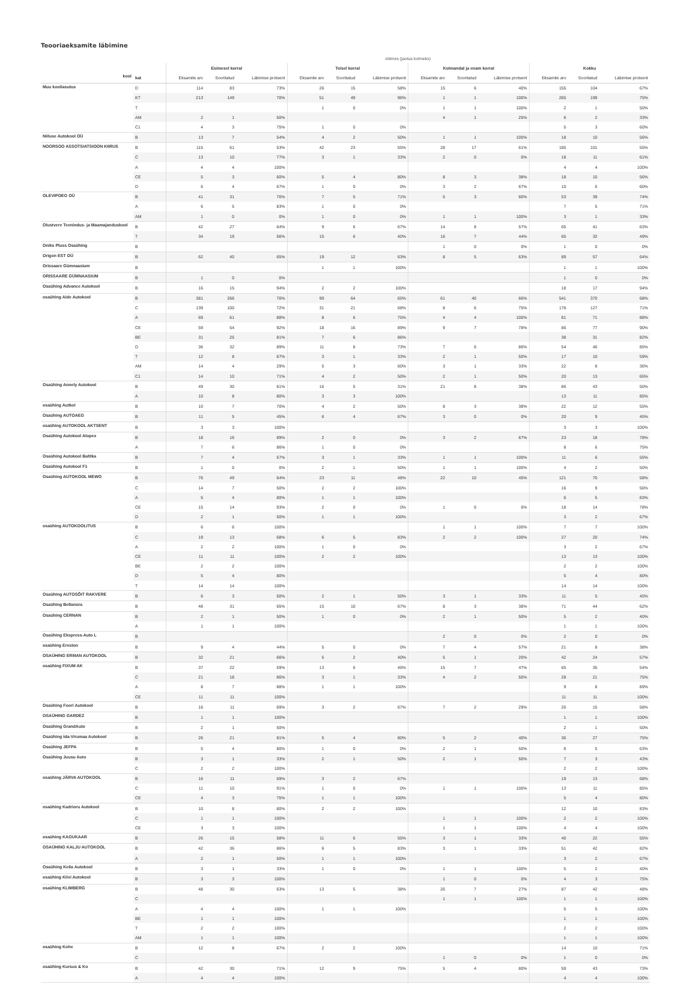Teooriaeksamite läbimine
| | | mitmes (jaotus kolmeks) | | | | | | | | | | | |
| --- | --- | --- | --- | --- | --- | --- | --- | --- | --- | --- | --- | --- | --- |
| | | Esimesel korral | | | Teisel korral | | | Kolmandal ja enam korral | | | Kokku | | |
| kool | kat | Eksamite arv | Sooritatud | Läbimise protsent | Eksamite arv | Sooritatud | Läbimise protsent | Eksamite arv | Sooritatud | Läbimise protsent | Eksamite arv | Sooritatud | Läbimise protsent |
| Muu kooliasutus | D | 114 | 83 | 73% | 26 | 15 | 58% | 15 | 6 | 40% | 155 | 104 | 67% |
| | KT | 213 | 149 | 70% | 51 | 49 | 96% | 1 | 1 | 100% | 265 | 199 | 75% |
| | T | | | | 1 | 0 | 0% | 1 | 1 | 100% | 2 | 1 | 50% |
| | AM | 2 | 1 | 50% | | | | 4 | 1 | 25% | 6 | 2 | 33% |
| | C1 | 4 | 3 | 75% | 1 | 0 | 0% | | | | 5 | 3 | 60% |
| Niiluse Autokool OÜ | B | 13 | 7 | 54% | 4 | 2 | 50% | 1 | 1 | 100% | 18 | 10 | 56% |
| NOORSOO ASSOTSIATSIOON KIIRUS | B | 115 | 61 | 53% | 42 | 23 | 55% | 28 | 17 | 61% | 185 | 101 | 55% |
| | C | 13 | 10 | 77% | 3 | 1 | 33% | 2 | 0 | 0% | 18 | 11 | 61% |
| | A | 4 | 4 | 100% | | | | | | | 4 | 4 | 100% |
| | CE | 5 | 3 | 60% | 5 | 4 | 80% | 8 | 3 | 38% | 18 | 10 | 56% |
| | D | 6 | 4 | 67% | 1 | 0 | 0% | 3 | 2 | 67% | 10 | 6 | 60% |
| OLEVIPOEG OÜ | B | 41 | 31 | 76% | 7 | 5 | 71% | 5 | 3 | 60% | 53 | 39 | 74% |
| | A | 6 | 5 | 83% | 1 | 0 | 0% | | | | 7 | 5 | 71% |
| | AM | 1 | 0 | 0% | 1 | 0 | 0% | 1 | 1 | 100% | 3 | 1 | 33% |
| Olustvere Teenindus- ja Maamajanduskool | B | 42 | 27 | 64% | 9 | 6 | 67% | 14 | 8 | 57% | 65 | 41 | 63% |
| | T | 34 | 19 | 56% | 15 | 6 | 40% | 16 | 7 | 44% | 65 | 32 | 49% |
| Oniks Pluss Osaühing | B | | | | | | | 1 | 0 | 0% | 1 | 0 | 0% |
| Origon EST OÜ | B | 62 | 40 | 65% | 19 | 12 | 63% | 8 | 5 | 63% | 89 | 57 | 64% |
| Orissaare Gümnaasium | B | | | | 1 | 1 | 100% | | | | 1 | 1 | 100% |
| ORISSAARE GÜMNAASIUM | B | 1 | 0 | 0% | | | | | | | 1 | 0 | 0% |
| Osaühing Advance Autokool | B | 16 | 15 | 94% | 2 | 2 | 100% | | | | 18 | 17 | 94% |
| osaühing Aide Autokool | B | 381 | 266 | 70% | 99 | 64 | 65% | 61 | 40 | 66% | 541 | 370 | 68% |
| | C | 139 | 100 | 72% | 31 | 21 | 68% | 8 | 6 | 75% | 178 | 127 | 71% |
| | A | 69 | 61 | 88% | 8 | 6 | 75% | 4 | 4 | 100% | 81 | 71 | 88% |
| | CE | 59 | 54 | 92% | 18 | 16 | 89% | 9 | 7 | 78% | 86 | 77 | 90% |
| | BE | 31 | 25 | 81% | 7 | 6 | 86% | | | | 38 | 31 | 82% |
| | D | 36 | 32 | 89% | 11 | 8 | 73% | 7 | 6 | 86% | 54 | 46 | 85% |
| | T | 12 | 8 | 67% | 3 | 1 | 33% | 2 | 1 | 50% | 17 | 10 | 59% |
| | AM | 14 | 4 | 29% | 5 | 3 | 60% | 3 | 1 | 33% | 22 | 8 | 36% |
| | C1 | 14 | 10 | 71% | 4 | 2 | 50% | 2 | 1 | 50% | 20 | 13 | 65% |
| Osaühing Annely Autokool | B | 49 | 30 | 61% | 16 | 5 | 31% | 21 | 8 | 38% | 86 | 43 | 50% |
| | A | 10 | 8 | 80% | 3 | 3 | 100% | | | | 13 | 11 | 85% |
| osaühing Autkol | B | 10 | 7 | 70% | 4 | 2 | 50% | 8 | 3 | 38% | 22 | 12 | 55% |
| Osaühing AUTOAEG | B | 11 | 5 | 45% | 6 | 4 | 67% | 3 | 0 | 0% | 20 | 9 | 45% |
| osaühing AUTOKOOL AKTSENT | B | 3 | 3 | 100% | | | | | | | 3 | 3 | 100% |
| Osaühing Autokool Alopex | B | 18 | 16 | 89% | 2 | 0 | 0% | 3 | 2 | 67% | 23 | 18 | 78% |
| | A | 7 | 6 | 86% | 1 | 0 | 0% | | | | 8 | 6 | 75% |
| Osaühing Autokool Baltika | B | 7 | 4 | 57% | 3 | 1 | 33% | 1 | 1 | 100% | 11 | 6 | 55% |
| Osaühing Autokool F1 | B | 1 | 0 | 0% | 2 | 1 | 50% | 1 | 1 | 100% | 4 | 2 | 50% |
| Osaühing AUTOKOOL MEWO | B | 76 | 49 | 64% | 23 | 11 | 48% | 22 | 10 | 45% | 121 | 70 | 58% |
| | C | 14 | 7 | 50% | 2 | 2 | 100% | | | | 16 | 9 | 56% |
| | A | 5 | 4 | 80% | 1 | 1 | 100% | | | | 6 | 5 | 83% |
| | CE | 15 | 14 | 93% | 2 | 0 | 0% | 1 | 0 | 0% | 18 | 14 | 78% |
| | D | 2 | 1 | 50% | 1 | 1 | 100% | | | | 3 | 2 | 67% |
| osaühing AUTOKOOLITUS | B | 6 | 6 | 100% | | | | 1 | 1 | 100% | 7 | 7 | 100% |
| | C | 19 | 13 | 68% | 6 | 5 | 83% | 2 | 2 | 100% | 27 | 20 | 74% |
| | A | 2 | 2 | 100% | 1 | 0 | 0% | | | | 3 | 2 | 67% |
| | CE | 11 | 11 | 100% | 2 | 2 | 100% | | | | 13 | 13 | 100% |
| | BE | 2 | 2 | 100% | | | | | | | 2 | 2 | 100% |
| | D | 5 | 4 | 80% | | | | | | | 5 | 4 | 80% |
| | T | 14 | 14 | 100% | | | | | | | 14 | 14 | 100% |
| Osaühing AUTOSÕIT RAKVERE | B | 6 | 3 | 50% | 2 | 1 | 50% | 3 | 1 | 33% | 11 | 5 | 45% |
| Osaühing Bellanora | B | 48 | 31 | 65% | 15 | 10 | 67% | 8 | 3 | 38% | 71 | 44 | 62% |
| Osaühing CERNAN | B | 2 | 1 | 50% | 1 | 0 | 0% | 2 | 1 | 50% | 5 | 2 | 40% |
| | A | 1 | 1 | 100% | | | | | | | 1 | 1 | 100% |
| Osaühing Ekspress-Auto L | B | | | | | | | 2 | 0 | 0% | 2 | 0 | 0% |
| osaühing Ereston | B | 9 | 4 | 44% | 5 | 0 | 0% | 7 | 4 | 57% | 21 | 8 | 38% |
| OSAÜHING ERMAN AUTOKOOL | B | 32 | 21 | 66% | 5 | 2 | 40% | 5 | 1 | 20% | 42 | 24 | 57% |
| osaühing FIXUM AK | B | 37 | 22 | 59% | 13 | 6 | 46% | 15 | 7 | 47% | 65 | 35 | 54% |
| | C | 21 | 18 | 86% | 3 | 1 | 33% | 4 | 2 | 50% | 28 | 21 | 75% |
| | A | 8 | 7 | 88% | 1 | 1 | 100% | | | | 9 | 8 | 89% |
| | CE | 11 | 11 | 100% | | | | | | | 11 | 11 | 100% |
| Osaühing Foori Autokool | B | 16 | 11 | 69% | 3 | 2 | 67% | 7 | 2 | 29% | 26 | 15 | 58% |
| OSAÜHING GARDEZ | B | 1 | 1 | 100% | | | | | | | 1 | 1 | 100% |
| Osaühing GrandAuto | B | 2 | 1 | 50% | | | | | | | 2 | 1 | 50% |
| Osaühing Ida-Virumaa Autokool | B | 26 | 21 | 81% | 5 | 4 | 80% | 5 | 2 | 40% | 36 | 27 | 75% |
| Osaühing JEFPA | B | 5 | 4 | 80% | 1 | 0 | 0% | 2 | 1 | 50% | 8 | 5 | 63% |
| Osaühing Juusu Auto | B | 3 | 1 | 33% | 2 | 1 | 50% | 2 | 1 | 50% | 7 | 3 | 43% |
| | C | 2 | 2 | 100% | | | | | | | 2 | 2 | 100% |
| osaühing JÄRVA AUTOKOOL | B | 16 | 11 | 69% | 3 | 2 | 67% | | | | 19 | 13 | 68% |
| | C | 11 | 10 | 91% | 1 | 0 | 0% | 1 | 1 | 100% | 13 | 11 | 85% |
| | CE | 4 | 3 | 75% | 1 | 1 | 100% | | | | 5 | 4 | 80% |
| osaühing Kadrioru Autokool | B | 10 | 8 | 80% | 2 | 2 | 100% | | | | 12 | 10 | 83% |
| | C | 1 | 1 | 100% | | | | 1 | 1 | 100% | 2 | 2 | 100% |
| | CE | 3 | 3 | 100% | | | | 1 | 1 | 100% | 4 | 4 | 100% |
| osaühing KAGUKAAR | B | 26 | 15 | 58% | 11 | 6 | 55% | 3 | 1 | 33% | 40 | 22 | 55% |
| OSAÜHING KALJU AUTOKOOL | B | 42 | 36 | 86% | 6 | 5 | 83% | 3 | 1 | 33% | 51 | 42 | 82% |
| | A | 2 | 1 | 50% | 1 | 1 | 100% | | | | 3 | 2 | 67% |
| Osaühing Keila Autokool | B | 3 | 1 | 33% | 1 | 0 | 0% | 1 | 1 | 100% | 5 | 2 | 40% |
| osaühing Kiivi Autokool | B | 3 | 3 | 100% | | | | 1 | 0 | 0% | 4 | 3 | 75% |
| osaühing KLIMBERG | B | 48 | 30 | 63% | 13 | 5 | 38% | 26 | 7 | 27% | 87 | 42 | 48% |
| | C | | | | | | | 1 | 1 | 100% | 1 | 1 | 100% |
| | A | 4 | 4 | 100% | 1 | 1 | 100% | | | | 5 | 5 | 100% |
| | BE | 1 | 1 | 100% | | | | | | | 1 | 1 | 100% |
| | T | 2 | 2 | 100% | | | | | | | 2 | 2 | 100% |
| | AM | 1 | 1 | 100% | | | | | | | 1 | 1 | 100% |
| osaühing Kohe | B | 12 | 8 | 67% | 2 | 2 | 100% | | | | 14 | 10 | 71% |
| | C | | | | | | | 1 | 0 | 0% | 1 | 0 | 0% |
| osaühing Kursus & Ko | B | 42 | 30 | 71% | 12 | 9 | 75% | 5 | 4 | 80% | 59 | 43 | 73% |
| | A | 4 | 4 | 100% | | | | | | | 4 | 4 | 100% |